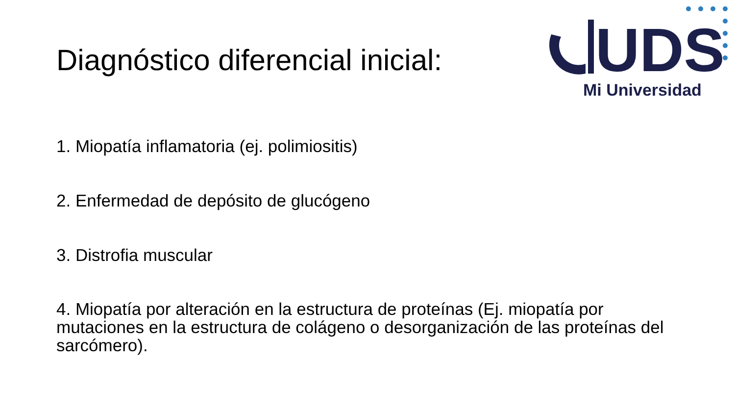Diagnóstico diferencial inicial:
UDS
Mi Universidad
1. Miopatía inflamatoria (ej. polimiositis)
2. Enfermedad de depósito de glucógeno
3. Distrofia muscular
4. Miopatía por alteración en la estructura de proteínas (Ej. miopatía por mutaciones en la estructura de colágeno o desorganización de las proteínas del sarcómero).